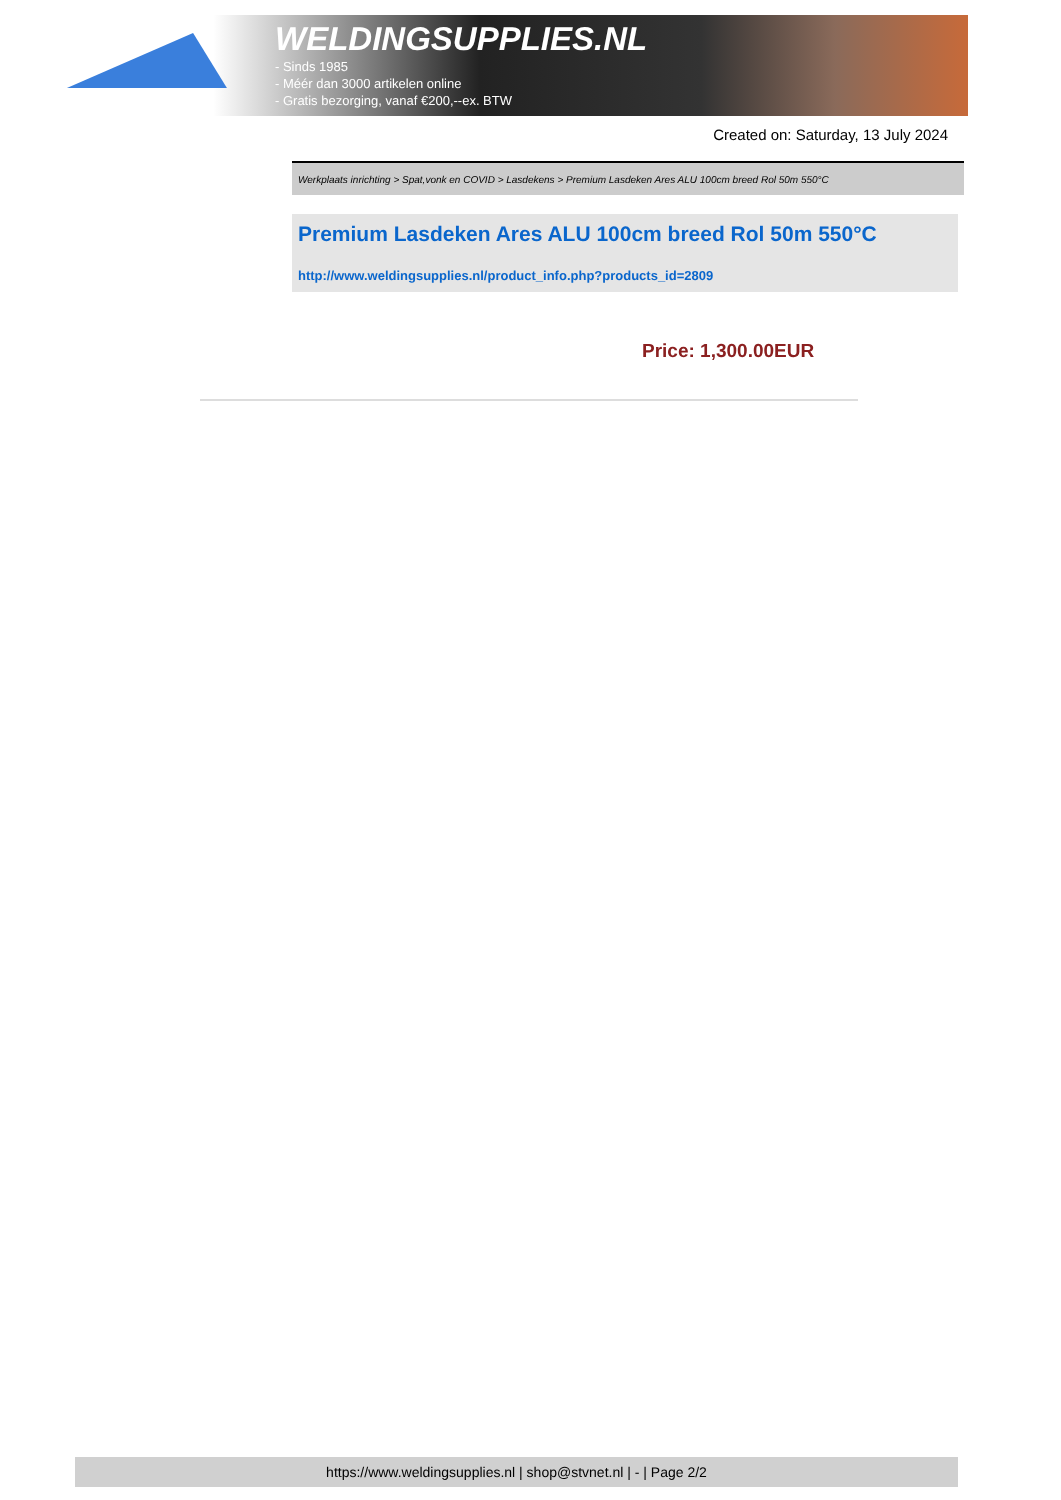WELDINGSUPPLIES.NL
- Sinds 1985
- Méér dan 3000 artikelen online
- Gratis bezorging, vanaf €200,--ex. BTW
Created on: Saturday, 13 July 2024
Werkplaats inrichting > Spat,vonk en COVID > Lasdekens > Premium Lasdeken Ares ALU 100cm breed Rol 50m 550°C
Premium Lasdeken Ares ALU 100cm breed Rol 50m 550°C
http://www.weldingsupplies.nl/product_info.php?products_id=2809
Price: 1,300.00EUR
https://www.weldingsupplies.nl | shop@stvnet.nl | - | Page 2/2